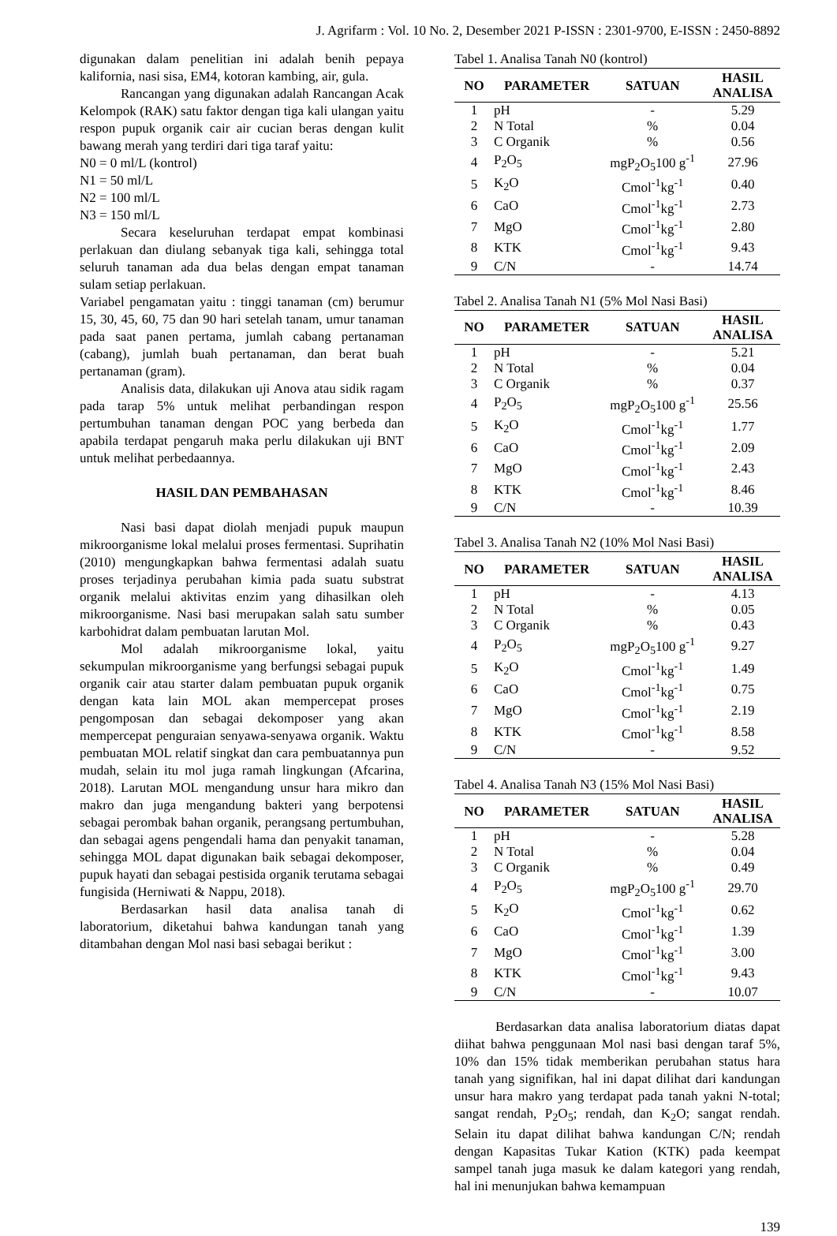J. Agrifarm : Vol. 10 No. 2, Desember 2021 P-ISSN : 2301-9700, E-ISSN : 2450-8892
digunakan dalam penelitian ini adalah benih pepaya kalifornia, nasi sisa, EM4, kotoran kambing, air, gula.
Rancangan yang digunakan adalah Rancangan Acak Kelompok (RAK) satu faktor dengan tiga kali ulangan yaitu respon pupuk organik cair air cucian beras dengan kulit bawang merah yang terdiri dari tiga taraf yaitu:
N0 = 0 ml/L (kontrol)
N1 = 50 ml/L
N2 = 100 ml/L
N3 = 150 ml/L
Secara keseluruhan terdapat empat kombinasi perlakuan dan diulang sebanyak tiga kali, sehingga total seluruh tanaman ada dua belas dengan empat tanaman sulam setiap perlakuan.
Variabel pengamatan yaitu : tinggi tanaman (cm) berumur 15, 30, 45, 60, 75 dan 90 hari setelah tanam, umur tanaman pada saat panen pertama, jumlah cabang pertanaman (cabang), jumlah buah pertanaman, dan berat buah pertanaman (gram).
Analisis data, dilakukan uji Anova atau sidik ragam pada tarap 5% untuk melihat perbandingan respon pertumbuhan tanaman dengan POC yang berbeda dan apabila terdapat pengaruh maka perlu dilakukan uji BNT untuk melihat perbedaannya.
HASIL DAN PEMBAHASAN
Nasi basi dapat diolah menjadi pupuk maupun mikroorganisme lokal melalui proses fermentasi. Suprihatin (2010) mengungkapkan bahwa fermentasi adalah suatu proses terjadinya perubahan kimia pada suatu substrat organik melalui aktivitas enzim yang dihasilkan oleh mikroorganisme. Nasi basi merupakan salah satu sumber karbohidrat dalam pembuatan larutan Mol.
Mol adalah mikroorganisme lokal, yaitu sekumpulan mikroorganisme yang berfungsi sebagai pupuk organik cair atau starter dalam pembuatan pupuk organik dengan kata lain MOL akan mempercepat proses pengomposan dan sebagai dekomposer yang akan mempercepat penguraian senyawa-senyawa organik. Waktu pembuatan MOL relatif singkat dan cara pembuatannya pun mudah, selain itu mol juga ramah lingkungan (Afcarina, 2018). Larutan MOL mengandung unsur hara mikro dan makro dan juga mengandung bakteri yang berpotensi sebagai perombak bahan organik, perangsang pertumbuhan, dan sebagai agens pengendali hama dan penyakit tanaman, sehingga MOL dapat digunakan baik sebagai dekomposer, pupuk hayati dan sebagai pestisida organik terutama sebagai fungisida (Herniwati & Nappu, 2018).
Berdasarkan hasil data analisa tanah di laboratorium, diketahui bahwa kandungan tanah yang ditambahan dengan Mol nasi basi sebagai berikut :
Tabel 1. Analisa Tanah N0 (kontrol)
| NO | PARAMETER | SATUAN | HASIL ANALISA |
| --- | --- | --- | --- |
| 1 | pH | - | 5.29 |
| 2 | N Total | % | 0.04 |
| 3 | C Organik | % | 0.56 |
| 4 | P<sub>2</sub>O<sub>5</sub> | mgP<sub>2</sub>O<sub>5</sub>100 g<sup>-1</sup> | 27.96 |
| 5 | K<sub>2</sub>O | Cmol<sup>-1</sup>kg<sup>-1</sup> | 0.40 |
| 6 | CaO | Cmol<sup>-1</sup>kg<sup>-1</sup> | 2.73 |
| 7 | MgO | Cmol<sup>-1</sup>kg<sup>-1</sup> | 2.80 |
| 8 | KTK | Cmol<sup>-1</sup>kg<sup>-1</sup> | 9.43 |
| 9 | C/N | - | 14.74 |
Tabel 2. Analisa Tanah N1 (5% Mol Nasi Basi)
| NO | PARAMETER | SATUAN | HASIL ANALISA |
| --- | --- | --- | --- |
| 1 | pH | - | 5.21 |
| 2 | N Total | % | 0.04 |
| 3 | C Organik | % | 0.37 |
| 4 | P<sub>2</sub>O<sub>5</sub> | mgP<sub>2</sub>O<sub>5</sub>100 g<sup>-1</sup> | 25.56 |
| 5 | K<sub>2</sub>O | Cmol<sup>-1</sup>kg<sup>-1</sup> | 1.77 |
| 6 | CaO | Cmol<sup>-1</sup>kg<sup>-1</sup> | 2.09 |
| 7 | MgO | Cmol<sup>-1</sup>kg<sup>-1</sup> | 2.43 |
| 8 | KTK | Cmol<sup>-1</sup>kg<sup>-1</sup> | 8.46 |
| 9 | C/N | - | 10.39 |
Tabel 3. Analisa Tanah N2 (10% Mol Nasi Basi)
| NO | PARAMETER | SATUAN | HASIL ANALISA |
| --- | --- | --- | --- |
| 1 | pH | - | 4.13 |
| 2 | N Total | % | 0.05 |
| 3 | C Organik | % | 0.43 |
| 4 | P<sub>2</sub>O<sub>5</sub> | mgP<sub>2</sub>O<sub>5</sub>100 g<sup>-1</sup> | 9.27 |
| 5 | K<sub>2</sub>O | Cmol<sup>-1</sup>kg<sup>-1</sup> | 1.49 |
| 6 | CaO | Cmol<sup>-1</sup>kg<sup>-1</sup> | 0.75 |
| 7 | MgO | Cmol<sup>-1</sup>kg<sup>-1</sup> | 2.19 |
| 8 | KTK | Cmol<sup>-1</sup>kg<sup>-1</sup> | 8.58 |
| 9 | C/N | - | 9.52 |
Tabel 4. Analisa Tanah N3 (15% Mol Nasi Basi)
| NO | PARAMETER | SATUAN | HASIL ANALISA |
| --- | --- | --- | --- |
| 1 | pH | - | 5.28 |
| 2 | N Total | % | 0.04 |
| 3 | C Organik | % | 0.49 |
| 4 | P<sub>2</sub>O<sub>5</sub> | mgP<sub>2</sub>O<sub>5</sub>100 g<sup>-1</sup> | 29.70 |
| 5 | K<sub>2</sub>O | Cmol<sup>-1</sup>kg<sup>-1</sup> | 0.62 |
| 6 | CaO | Cmol<sup>-1</sup>kg<sup>-1</sup> | 1.39 |
| 7 | MgO | Cmol<sup>-1</sup>kg<sup>-1</sup> | 3.00 |
| 8 | KTK | Cmol<sup>-1</sup>kg<sup>-1</sup> | 9.43 |
| 9 | C/N | - | 10.07 |
Berdasarkan data analisa laboratorium diatas dapat diihat bahwa penggunaan Mol nasi basi dengan taraf 5%, 10% dan 15% tidak memberikan perubahan status hara tanah yang signifikan, hal ini dapat dilihat dari kandungan unsur hara makro yang terdapat pada tanah yakni N-total; sangat rendah, P<sub>2</sub>O<sub>5</sub>; rendah, dan K<sub>2</sub>O; sangat rendah. Selain itu dapat dilihat bahwa kandungan C/N; rendah dengan Kapasitas Tukar Kation (KTK) pada keempat sampel tanah juga masuk ke dalam kategori yang rendah, hal ini menunjukan bahwa kemampuan
139